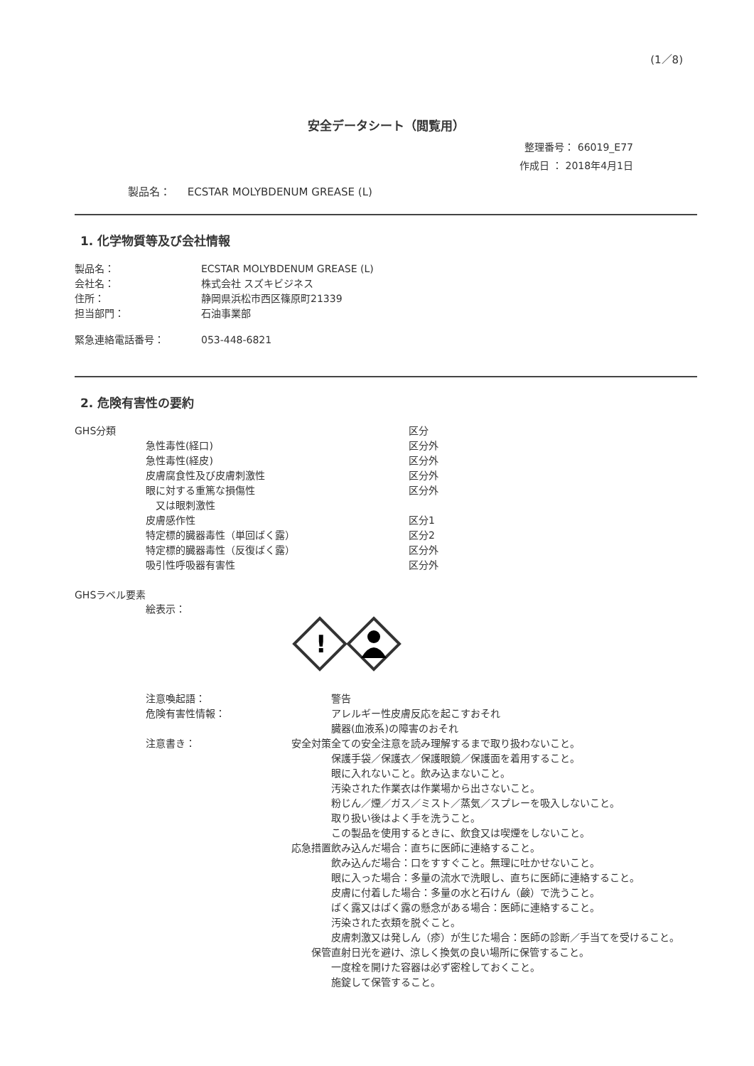(1／8)
安全データシート（閲覧用）
整理番号： 66019_E77
作成日 ： 2018年4月1日
製品名： ECSTAR MOLYBDENUM GREASE (L)
1. 化学物質等及び会社情報
| 製品名： | ECSTAR MOLYBDENUM GREASE (L) |
| 会社名： | 株式会社 スズキビジネス |
| 住所： | 静岡県浜松市西区篠原町21339 |
| 担当部門： | 石油事業部 |
| 緊急連絡電話番号： | 053-448-6821 |
2. 危険有害性の要約
| GHS分類 | | 区分 |
| | 急性毒性(経口) | 区分外 |
| | 急性毒性(経皮) | 区分外 |
| | 皮膚腐食性及び皮膚刺激性 | 区分外 |
| | 眼に対する重篤な損傷性 又は眼刺激性 | 区分外 |
| | 皮膚感作性 | 区分1 |
| | 特定標的臓器毒性（単回ばく露） | 区分2 |
| | 特定標的臓器毒性（反復ばく露） | 区分外 |
| | 吸引性呼吸器有害性 | 区分外 |
GHSラベル要素
絵表示：
!
| | 注意喚起語： | | 警告 |
| | 危険有害性情報： | | アレルギー性皮膚反応を起こすおそれ 臓器(血液系)の障害のおそれ |
| | 注意書き： | 安全対策 | 全ての安全注意を読み理解するまで取り扱わないこと。 保護手袋／保護衣／保護眼鏡／保護面を着用すること。 眼に入れないこと。飲み込まないこと。 汚染された作業衣は作業場から出さないこと。 粉じん／煙／ガス／ミスト／蒸気／スプレーを吸入しないこと。 取り扱い後はよく手を洗うこと。 この製品を使用するときに、飲食又は喫煙をしないこと。 |
| | | 応急措置 | 飲み込んだ場合：直ちに医師に連絡すること。 飲み込んだ場合：口をすすぐこと。無理に吐かせないこと。 眼に入った場合：多量の流水で洗眼し、直ちに医師に連絡すること。 皮膚に付着した場合：多量の水と石けん（鹸）で洗うこと。 ばく露又はばく露の懸念がある場合：医師に連絡すること。 汚染された衣類を脱ぐこと。 皮膚刺激又は発しん（疹）が生じた場合：医師の診断／手当てを受けること。 |
| | | 保管 | 直射日光を避け、涼しく換気の良い場所に保管すること。 一度栓を開けた容器は必ず密栓しておくこと。 施錠して保管すること。 |